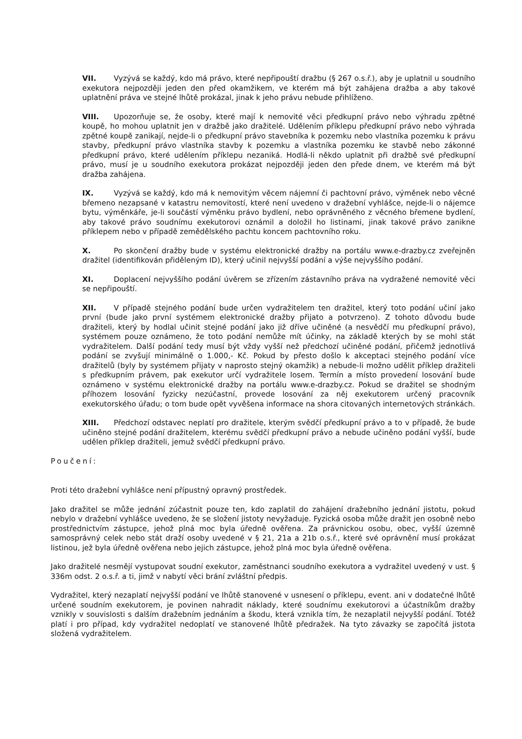VII. Vyzývá se každý, kdo má právo, které nepřipouští dražbu (§ 267 o.s.ř.), aby je uplatnil u soudního exekutora nejpozději jeden den před okamžikem, ve kterém má být zahájena dražba a aby takové uplatnění práva ve stejné lhůtě prokázal, jinak k jeho právu nebude přihlíženo.
VIII. Upozorňuje se, že osoby, které mají k nemovité věci předkupní právo nebo výhradu zpětné koupě, ho mohou uplatnit jen v dražbě jako dražitelé. Udělením příklepu předkupní právo nebo výhrada zpětné koupě zanikají, nejde-li o předkupní právo stavebníka k pozemku nebo vlastníka pozemku k právu stavby, předkupní právo vlastníka stavby k pozemku a vlastníka pozemku ke stavbě nebo zákonné předkupní právo, které udělením příklepu nezaniká. Hodlá-li někdo uplatnit při dražbě své předkupní právo, musí je u soudního exekutora prokázat nejpozději jeden den přede dnem, ve kterém má být dražba zahájena.
IX. Vyzývá se každý, kdo má k nemovitým věcem nájemní či pachtovní právo, výměnek nebo věcné břemeno nezapsané v katastru nemovitostí, které není uvedeno v dražební vyhlášce, nejde-li o nájemce bytu, výměnkáře, je-li součástí výměnku právo bydlení, nebo oprávněného z věcného břemene bydlení, aby takové právo soudnímu exekutorovi oznámil a doložil ho listinami, jinak takové právo zanikne příklepem nebo v případě zemědělského pachtu koncem pachtovního roku.
X. Po skončení dražby bude v systému elektronické dražby na portálu www.e-drazby.cz zveřejněn dražitel (identifikován přiděleným ID), který učinil nejvyšší podání a výše nejvyššího podání.
XI. Doplacení nejvyššího podání úvěrem se zřízením zástavního práva na vydražené nemovité věci se nepřipouští.
XII. V případě stejného podání bude určen vydražitelem ten dražitel, který toto podání učiní jako první (bude jako první systémem elektronické dražby přijato a potvrzeno). Z tohoto důvodu bude dražiteli, který by hodlal učinit stejné podání jako již dříve učiněné (a nesvědčí mu předkupní právo), systémem pouze oznámeno, že toto podání nemůže mít účinky, na základě kterých by se mohl stát vydražitelem. Další podání tedy musí být vždy vyšší než předchozí učiněné podání, přičemž jednotlivá podání se zvyšují minimálně o 1.000,- Kč. Pokud by přesto došlo k akceptaci stejného podání více dražitelů (byly by systémem přijaty v naprosto stejný okamžik) a nebude-li možno udělit příklep dražiteli s předkupním právem, pak exekutor určí vydražitele losem. Termín a místo provedení losování bude oznámeno v systému elektronické dražby na portálu www.e-drazby.cz. Pokud se dražitel se shodným příhozem losování fyzicky nezúčastní, provede losování za něj exekutorem určený pracovník exekutorského úřadu; o tom bude opět vyvěšena informace na shora citovaných internetových stránkách.
XIII. Předchozí odstavec neplatí pro dražitele, kterým svědčí předkupní právo a to v případě, že bude učiněno stejné podání dražitelem, kterému svědčí předkupní právo a nebude učiněno podání vyšší, bude udělen příklep dražiteli, jemuž svědčí předkupní právo.
Poučení:
Proti této dražební vyhlášce není přípustný opravný prostředek.
Jako dražitel se může jednání zúčastnit pouze ten, kdo zaplatil do zahájení dražebního jednání jistotu, pokud nebylo v dražební vyhlášce uvedeno, že se složení jistoty nevyžaduje. Fyzická osoba může dražit jen osobně nebo prostřednictvím zástupce, jehož plná moc byla úředně ověřena. Za právnickou osobu, obec, vyšší územně samosprávný celek nebo stát draží osoby uvedené v § 21, 21a a 21b o.s.ř., které své oprávnění musí prokázat listinou, jež byla úředně ověřena nebo jejich zástupce, jehož plná moc byla úředně ověřena.
Jako dražitelé nesmějí vystupovat soudní exekutor, zaměstnanci soudního exekutora a vydražitel uvedený v ust. § 336m odst. 2 o.s.ř. a ti, jimž v nabytí věci brání zvláštní předpis.
Vydražitel, který nezaplatí nejvyšší podání ve lhůtě stanovené v usnesení o příklepu, event. ani v dodatečné lhůtě určené soudním exekutorem, je povinen nahradit náklady, které soudnímu exekutorovi a účastníkům dražby vznikly v souvislosti s dalším dražebním jednáním a škodu, která vznikla tím, že nezaplatil nejvyšší podání. Totéž platí i pro případ, kdy vydražitel nedoplatí ve stanovené lhůtě předražek. Na tyto závazky se započítá jistota složená vydražitelem.